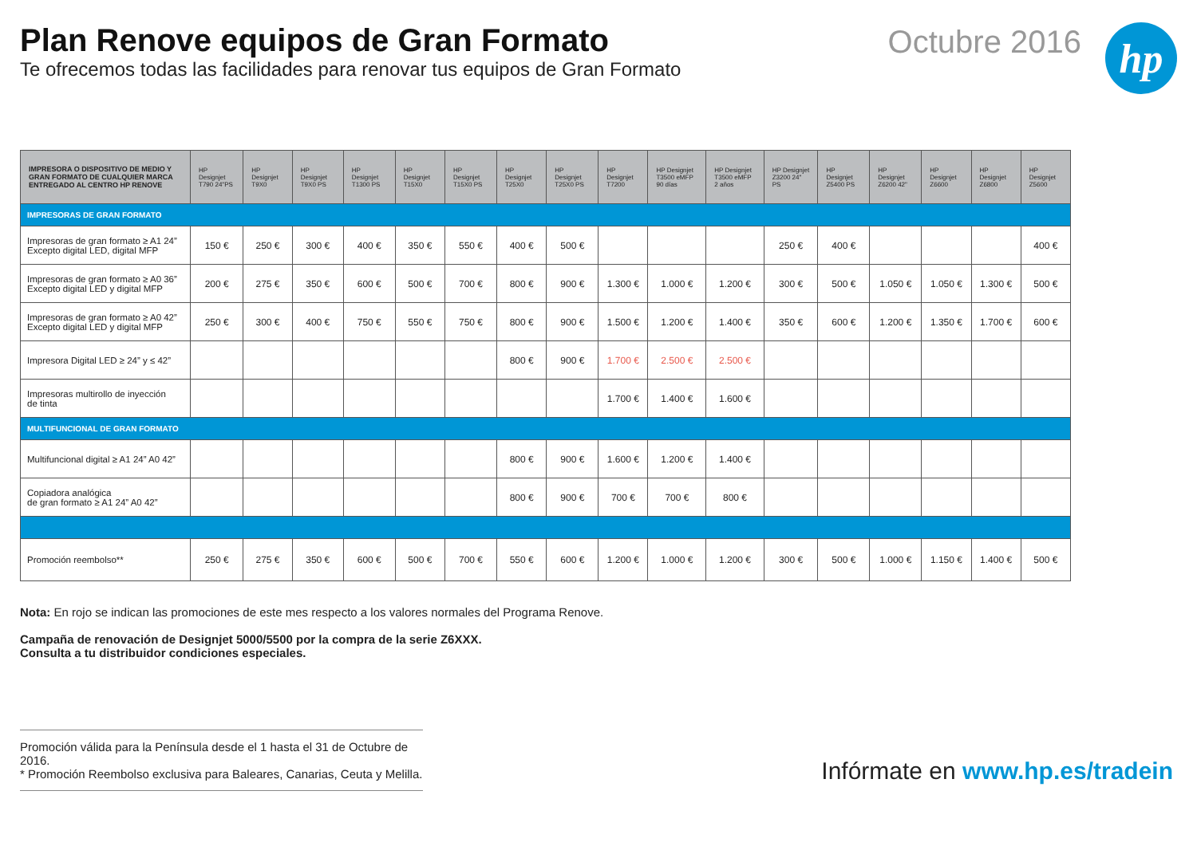Plan Renove equipos de Gran Formato
Te ofrecemos todas las facilidades para renovar tus equipos de Gran Formato
Octubre 2016
hp
| IMPRESORA O DISPOSITIVO DE MEDIO Y GRAN FORMATO DE CUALQUIER MARCA ENTREGADO AL CENTRO HP RENOVE | HP Designjet T790 24"PS | HP Designjet T9X0 | HP Designjet T9X0 PS | HP Designjet T1300 PS | HP Designjet T15X0 | HP Designjet T15X0 PS | HP Designjet T25X0 | HP Designjet T25X0 PS | HP Designjet T7200 | HP Designjet T3500 eMFP 90 días | HP Designjet T3500 eMFP 2 años | HP Designjet Z3200 24" PS | HP Designjet Z5400 PS | HP Designjet Z6200 42" | HP Designjet Z6600 | HP Designjet Z6800 | HP Designjet Z5600 |
| --- | --- | --- | --- | --- | --- | --- | --- | --- | --- | --- | --- | --- | --- | --- | --- | --- | --- |
| IMPRESORAS DE GRAN FORMATO | | | | | | | | | | | | | | | | | |
| Impresoras de gran formato ≥ A1 24” Excepto digital LED, digital MFP | 150 € | 250 € | 300 € | 400 € | 350 € | 550 € | 400 € | 500 € | | | | 250 € | 400 € | | | | 400 € |
| Impresoras de gran formato ≥ A0 36” Excepto digital LED y digital MFP | 200 € | 275 € | 350 € | 600 € | 500 € | 700 € | 800 € | 900 € | 1.300 € | 1.000 € | 1.200 € | 300 € | 500 € | 1.050 € | 1.050 € | 1.300 € | 500 € |
| Impresoras de gran formato ≥ A0 42” Excepto digital LED y digital MFP | 250 € | 300 € | 400 € | 750 € | 550 € | 750 € | 800 € | 900 € | 1.500 € | 1.200 € | 1.400 € | 350 € | 600 € | 1.200 € | 1.350 € | 1.700 € | 600 € |
| Impresora Digital LED ≥ 24” y ≤ 42” | | | | | | | 800 € | 900 € | 1.700 € | 2.500 € | 2.500 € | | | | | | |
| Impresoras multirollo de inyección de tinta | | | | | | | | | 1.700 € | 1.400 € | 1.600 € | | | | | | |
| MULTIFUNCIONAL DE GRAN FORMATO | | | | | | | | | | | | | | | | | |
| Multifuncional digital ≥ A1 24” A0 42” | | | | | | | 800 € | 900 € | 1.600 € | 1.200 € | 1.400 € | | | | | | |
| Copiadora analógica de gran formato ≥ A1 24” A0 42” | | | | | | | 800 € | 900 € | 700 € | 700 € | 800 € | | | | | | |
| Promoción reembolso** | 250 € | 275 € | 350 € | 600 € | 500 € | 700 € | 550 € | 600 € | 1.200 € | 1.000 € | 1.200 € | 300 € | 500 € | 1.000 € | 1.150 € | 1.400 € | 500 € |
Nota: En rojo se indican las promociones de este mes respecto a los valores normales del Programa Renove.
Campaña de renovación de Designjet 5000/5500 por la compra de la serie Z6XXX.
Consulta a tu distribuidor condiciones especiales.
Promoción válida para la Península desde el 1 hasta el 31 de Octubre de 2016.
* Promoción Reembolso exclusiva para Baleares, Canarias, Ceuta y Melilla.
Infórmate en www.hp.es/tradein